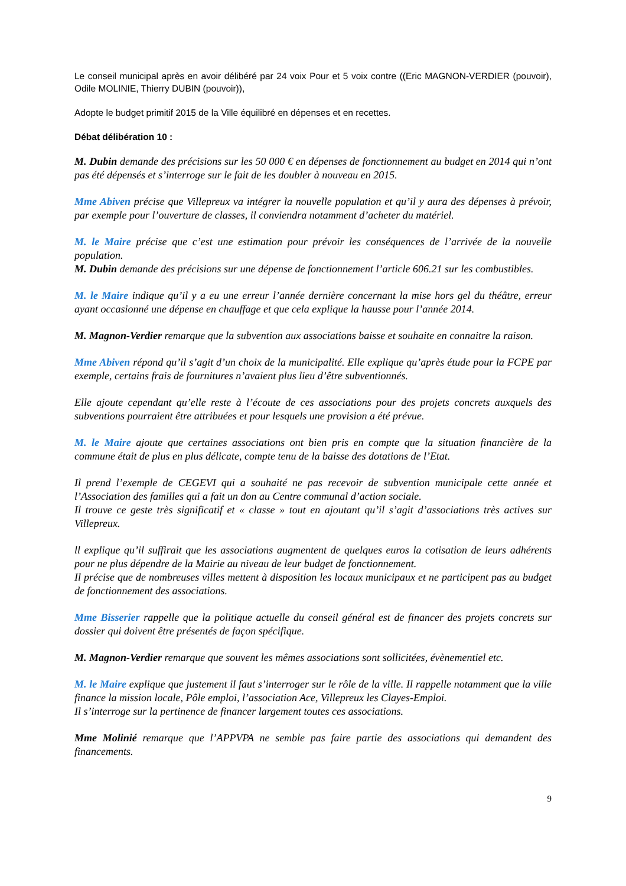Le conseil municipal après en avoir délibéré par 24 voix Pour et 5 voix contre ((Eric MAGNON-VERDIER (pouvoir), Odile MOLINIE, Thierry DUBIN (pouvoir)),
Adopte le budget primitif 2015 de la Ville équilibré en dépenses et en recettes.
Débat délibération 10 :
M. Dubin demande des précisions sur les 50 000 € en dépenses de fonctionnement au budget en 2014 qui n’ont pas été dépensés et s’interroge sur le fait de les doubler à nouveau en 2015.
Mme Abiven précise que Villepreux va intégrer la nouvelle population et qu’il y aura des dépenses à prévoir, par exemple pour l’ouverture de classes, il conviendra notamment d’acheter du matériel.
M. le Maire précise que c’est une estimation pour prévoir les conséquences de l’arrivée de la nouvelle population.
M. Dubin demande des précisions sur une dépense de fonctionnement l’article 606.21 sur les combustibles.
M. le Maire indique qu’il y a eu une erreur l’année dernière concernant la mise hors gel du théâtre, erreur ayant occasionné une dépense en chauffage et que cela explique la hausse pour l’année 2014.
M. Magnon-Verdier remarque que la subvention aux associations baisse et souhaite en connaitre la raison.
Mme Abiven répond qu’il s’agit d’un choix de la municipalité. Elle explique qu’après étude pour la FCPE par exemple, certains frais de fournitures n’avaient plus lieu d’être subventionnés.
Elle ajoute cependant qu’elle reste à l’écoute de ces associations pour des projets concrets auxquels des subventions pourraient être attribuées et pour lesquels une provision a été prévue.
M. le Maire ajoute que certaines associations ont bien pris en compte que la situation financière de la commune était de plus en plus délicate, compte tenu de la baisse des dotations de l’Etat.
Il prend l’exemple de CEGEVI qui a souhaité ne pas recevoir de subvention municipale cette année et l’Association des familles qui a fait un don au Centre communal d’action sociale.
Il trouve ce geste très significatif et « classe » tout en ajoutant qu’il s’agit d’associations très actives sur Villepreux.
ll explique qu’il suffirait que les associations augmentent de quelques euros la cotisation de leurs adhérents pour ne plus dépendre de la Mairie au niveau de leur budget de fonctionnement.
Il précise que de nombreuses villes mettent à disposition les locaux municipaux et ne participent pas au budget de fonctionnement des associations.
Mme Bisserier rappelle que la politique actuelle du conseil général est de financer des projets concrets sur dossier qui doivent être présentés de façon spécifique.
M. Magnon-Verdier remarque que souvent les mêmes associations sont sollicitées, évènementiel etc.
M. le Maire explique que justement il faut s’interroger sur le rôle de la ville. Il rappelle notamment que la ville finance la mission locale, Pôle emploi, l’association Ace, Villepreux les Clayes-Emploi.
Il s’interroge sur la pertinence de financer largement toutes ces associations.
Mme Molinié remarque que l’APPVPA ne semble pas faire partie des associations qui demandent des financements.
9